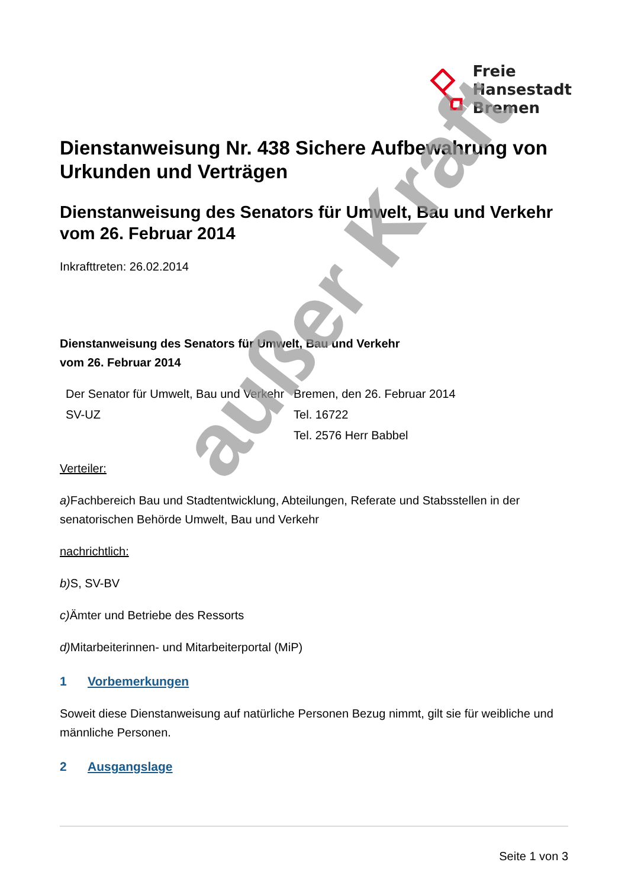Freie
Hansestadt
Bremen
Dienstanweisung Nr. 438 Sichere Aufbewahrung von Urkunden und Verträgen
Dienstanweisung des Senators für Umwelt, Bau und Verkehr vom 26. Februar 2014
Inkrafttreten: 26.02.2014
Dienstanweisung des Senators für Umwelt, Bau und Verkehr
vom 26. Februar 2014
| Der Senator für Umwelt, Bau und Verkehr | Bremen, den 26. Februar 2014 |
| SV-UZ | Tel. 16722 |
| | Tel. 2576 Herr Babbel |
Verteiler:
a) Fachbereich Bau und Stadtentwicklung, Abteilungen, Referate und Stabsstellen in der senatorischen Behörde Umwelt, Bau und Verkehr
nachrichtlich:
b) S, SV-BV
c) Ämter und Betriebe des Ressorts
d) Mitarbeiterinnen- und Mitarbeiterportal (MiP)
1 Vorbemerkungen
Soweit diese Dienstanweisung auf natürliche Personen Bezug nimmt, gilt sie für weibliche und männliche Personen.
2 Ausgangslage
außer Kraft
Seite 1 von 3